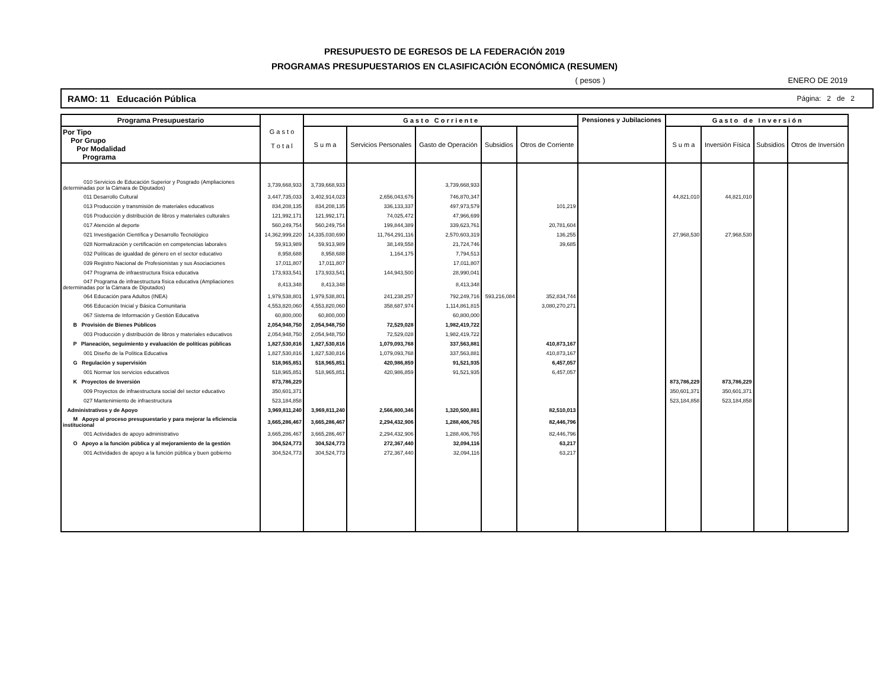PRESUPUESTO DE EGRESOS DE LA FEDERACIÓN 2019
PROGRAMAS PRESUPUESTARIOS EN CLASIFICACIÓN ECONÓMICA (RESUMEN)
( pesos ) ENERO DE 2019
RAMO: 11 Educación Pública Página: 2 de 2
| Programa Presupuestario | G a s t o T o t a l | G a s t o C o r r i e n t e | | | | | Pensiones y Jubilaciones | G a s t o d e I n v e r s i ó n | | | |
| --- | --- | --- | --- | --- | --- | --- | --- | --- | --- | --- | --- |
| Por Tipo Por Grupo Por Modalidad Programa | | S u m a | Servicios Personales | Gasto de Operación | Subsidios | Otros de Corriente | | S u m a | Inversión Física | Subsidios | Otros de Inversión |
| 010 Servicios de Educación Superior y Posgrado (Ampliaciones determinadas por la Cámara de Diputados) | 3,739,668,933 | 3,739,668,933 | | 3,739,668,933 | | | | | | | |
| 011 Desarrollo Cultural | 3,447,735,033 | 3,402,914,023 | 2,656,043,676 | 746,870,347 | | | | 44,821,010 | 44,821,010 | | |
| 013 Producción y transmisión de materiales educativos | 834,208,135 | 834,208,135 | 336,133,337 | 497,973,579 | | 101,219 | | | | | |
| 016 Producción y distribución de libros y materiales culturales | 121,992,171 | 121,992,171 | 74,025,472 | 47,966,699 | | | | | | | |
| 017 Atención al deporte | 560,249,754 | 560,249,754 | 199,844,389 | 339,623,761 | | 20,781,604 | | | | | |
| 021 Investigación Científica y Desarrollo Tecnológico | 14,362,999,220 | 14,335,030,690 | 11,764,291,116 | 2,570,603,319 | | 136,255 | | 27,968,530 | 27,968,530 | | |
| 028 Normalización y certificación en competencias laborales | 59,913,989 | 59,913,989 | 38,149,558 | 21,724,746 | | 39,685 | | | | | |
| 032 Políticas de igualdad de género en el sector educativo | 8,958,688 | 8,958,688 | 1,164,175 | 7,794,513 | | | | | | | |
| 039 Registro Nacional de Profesionistas y sus Asociaciones | 17,011,807 | 17,011,807 | | 17,011,807 | | | | | | | |
| 047 Programa de infraestructura física educativa | 173,933,541 | 173,933,541 | 144,943,500 | 28,990,041 | | | | | | | |
| 047 Programa de infraestructura física educativa (Ampliaciones determinadas por la Cámara de Diputados) | 8,413,348 | 8,413,348 | | 8,413,348 | | | | | | | |
| 064 Educación para Adultos (INEA) | 1,979,538,801 | 1,979,538,801 | 241,238,257 | 792,249,716 | 593,216,084 | 352,834,744 | | | | | |
| 066 Educación Inicial y Básica Comunitaria | 4,553,820,060 | 4,553,820,060 | 358,687,974 | 1,114,861,815 | | 3,080,270,271 | | | | | |
| 067 Sistema de Información y Gestión Educativa | 60,800,000 | 60,800,000 | | 60,800,000 | | | | | | | |
| B Provisión de Bienes Públicos | 2,054,948,750 | 2,054,948,750 | 72,529,028 | 1,982,419,722 | | | | | | | |
| 003 Producción y distribución de libros y materiales educativos | 2,054,948,750 | 2,054,948,750 | 72,529,028 | 1,982,419,722 | | | | | | | |
| P Planeación, seguimiento y evaluación de políticas públicas | 1,827,530,816 | 1,827,530,816 | 1,079,093,768 | 337,563,881 | | 410,873,167 | | | | | |
| 001 Diseño de la Política Educativa | 1,827,530,816 | 1,827,530,816 | 1,079,093,768 | 337,563,881 | | 410,873,167 | | | | | |
| G Regulación y supervisión | 518,965,851 | 518,965,851 | 420,986,859 | 91,521,935 | | 6,457,057 | | | | | |
| 001 Normar los servicios educativos | 518,965,851 | 518,965,851 | 420,986,859 | 91,521,935 | | 6,457,057 | | | | | |
| K Proyectos de Inversión | 873,786,229 | | | | | | | 873,786,229 | 873,786,229 | | |
| 009 Proyectos de infraestructura social del sector educativo | 350,601,371 | | | | | | | 350,601,371 | 350,601,371 | | |
| 027 Mantenimiento de infraestructura | 523,184,858 | | | | | | | 523,184,858 | 523,184,858 | | |
| Administrativos y de Apoyo | 3,969,811,240 | 3,969,811,240 | 2,566,800,346 | 1,320,500,881 | | 82,510,013 | | | | | |
| M Apoyo al proceso presupuestario y para mejorar la eficiencia institucional | 3,665,286,467 | 3,665,286,467 | 2,294,432,906 | 1,288,406,765 | | 82,446,796 | | | | | |
| 001 Actividades de apoyo administrativo | 3,665,286,467 | 3,665,286,467 | 2,294,432,906 | 1,288,406,765 | | 82,446,796 | | | | | |
| O Apoyo a la función pública y al mejoramiento de la gestión | 304,524,773 | 304,524,773 | 272,367,440 | 32,094,116 | | 63,217 | | | | | |
| 001 Actividades de apoyo a la función pública y buen gobierno | 304,524,773 | 304,524,773 | 272,367,440 | 32,094,116 | | 63,217 | | | | | |